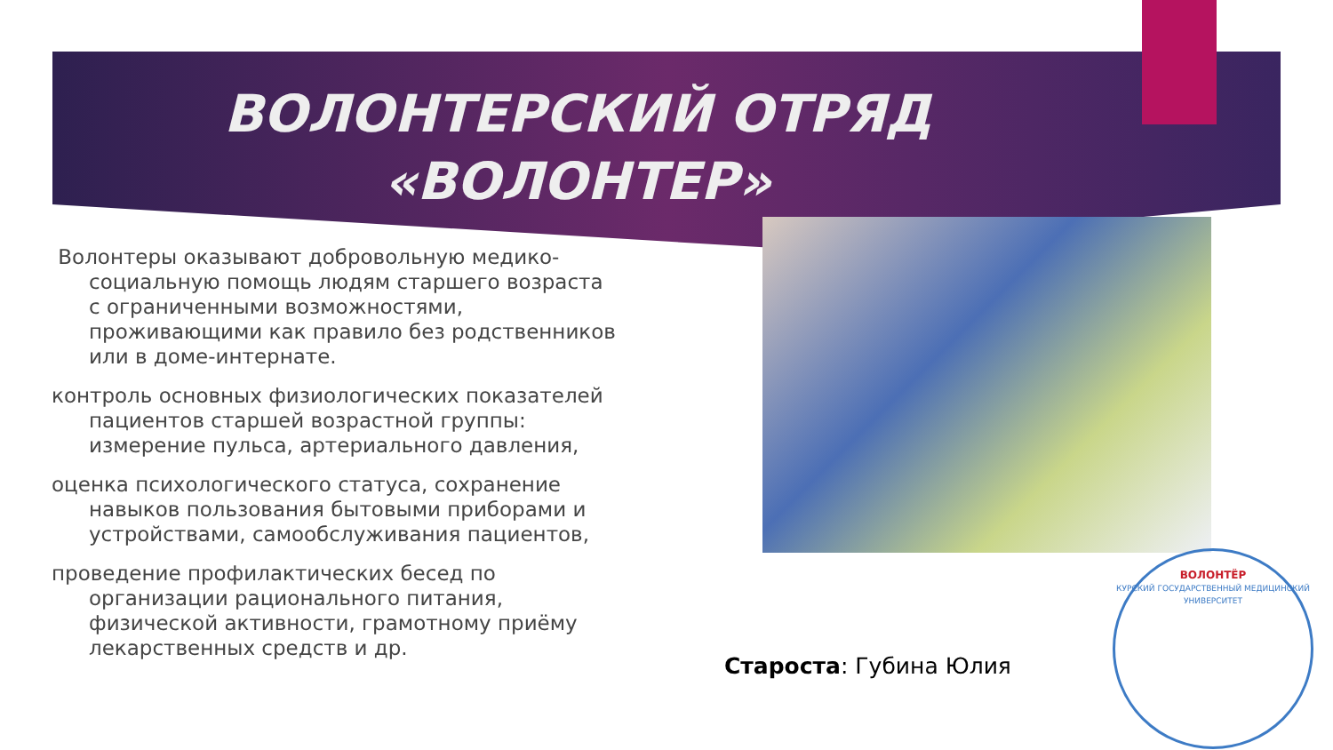ВОЛОНТЕРСКИЙ ОТРЯД
«ВОЛОНТЕР»
Волонтеры оказывают добровольную медико-социальную помощь людям старшего возраста с ограниченными возможностями, проживающими как правило без родственников или в доме-интернате.
контроль основных физиологических показателей пациентов старшей возрастной группы: измерение пульса, артериального давления,
оценка психологического статуса, сохранение навыков пользования бытовыми приборами и устройствами, самообслуживания пациентов,
проведение профилактических бесед по организации рационального питания, физической активности, грамотному приёму лекарственных средств и др.
Староста: Губина Юлия
ВОЛОНТЁР
КУРСКИЙ ГОСУДАРСТВЕННЫЙ МЕДИЦИНСКИЙ УНИВЕРСИТЕТ